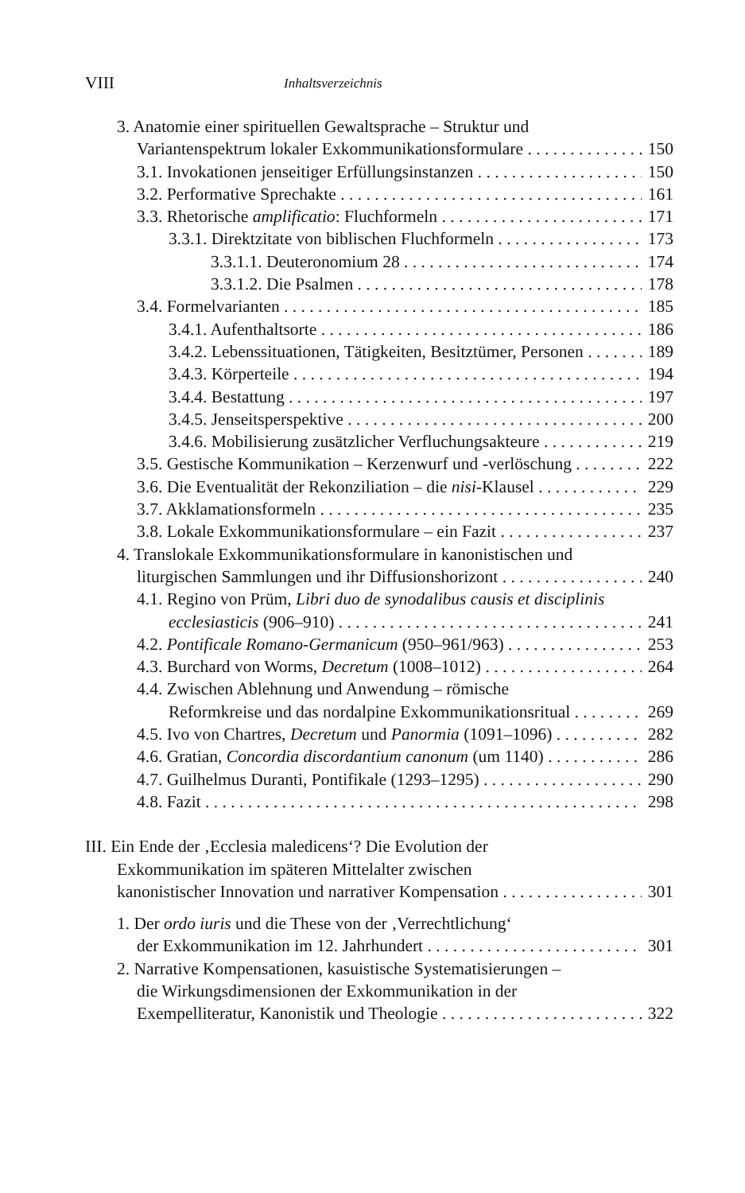VIII Inhaltsverzeichnis
3. Anatomie einer spirituellen Gewaltsprache – Struktur und
Variantenspektrum lokaler Exkommunikationsformulare 150
3.1. Invokationen jenseitiger Erfüllungsinstanzen 150
3.2. Performative Sprechakte 161
3.3. Rhetorische amplificatio: Fluchformeln 171
3.3.1. Direktzitate von biblischen Fluchformeln 173
3.3.1.1. Deuteronomium 28 174
3.3.1.2. Die Psalmen 178
3.4. Formelvarianten 185
3.4.1. Aufenthaltsorte 186
3.4.2. Lebenssituationen, Tätigkeiten, Besitztümer, Personen 189
3.4.3. Körperteile 194
3.4.4. Bestattung 197
3.4.5. Jenseitsperspektive 200
3.4.6. Mobilisierung zusätzlicher Verfluchungsakteure 219
3.5. Gestische Kommunikation – Kerzenwurf und -verlöschung 222
3.6. Die Eventualität der Rekonziliation – die nisi-Klausel 229
3.7. Akklamationsformeln 235
3.8. Lokale Exkommunikationsformulare – ein Fazit 237
4. Translokale Exkommunikationsformulare in kanonistischen und
liturgischen Sammlungen und ihr Diffusionshorizont 240
4.1. Regino von Prüm, Libri duo de synodalibus causis et disciplinis
ecclesiasticis (906–910) 241
4.2. Pontificale Romano-Germanicum (950–961/963) 253
4.3. Burchard von Worms, Decretum (1008–1012) 264
4.4. Zwischen Ablehnung und Anwendung – römische
Reformkreise und das nordalpine Exkommunikationsritual 269
4.5. Ivo von Chartres, Decretum und Panormia (1091–1096) 282
4.6. Gratian, Concordia discordantium canonum (um 1140) 286
4.7. Guilhelmus Duranti, Pontifikale (1293–1295) 290
4.8. Fazit 298
III. Ein Ende der ‚Ecclesia maledicens‘? Die Evolution der
Exkommunikation im späteren Mittelalter zwischen
kanonistischer Innovation und narrativer Kompensation 301
1. Der ordo iuris und die These von der ‚Verrechtlichung‘
der Exkommunikation im 12. Jahrhundert 301
2. Narrative Kompensationen, kasuistische Systematisierungen –
die Wirkungsdimensionen der Exkommunikation in der
Exempelliteratur, Kanonistik und Theologie 322